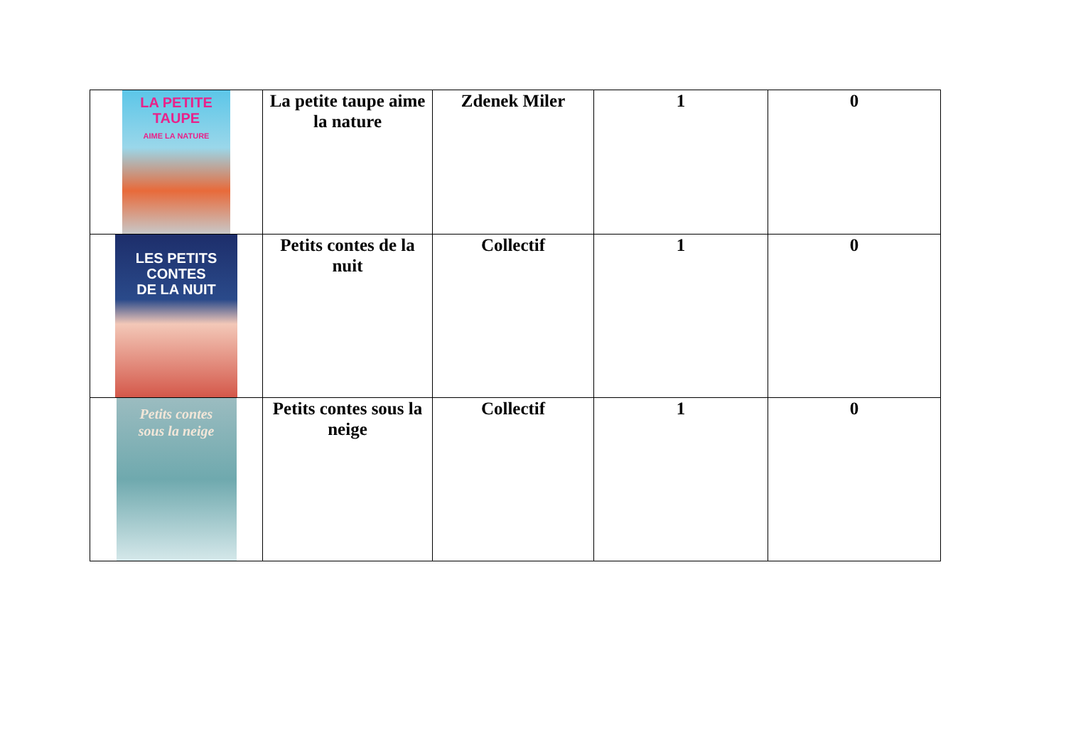| LA PETITE TAUPE AIME LA NATURE | La petite taupe aime la nature | Zdenek Miler | 1 | 0 |
| LES PETITS CONTES DE LA NUIT | Petits contes de la nuit | Collectif | 1 | 0 |
| Petits contes sous la neige | Petits contes sous la neige | Collectif | 1 | 0 |